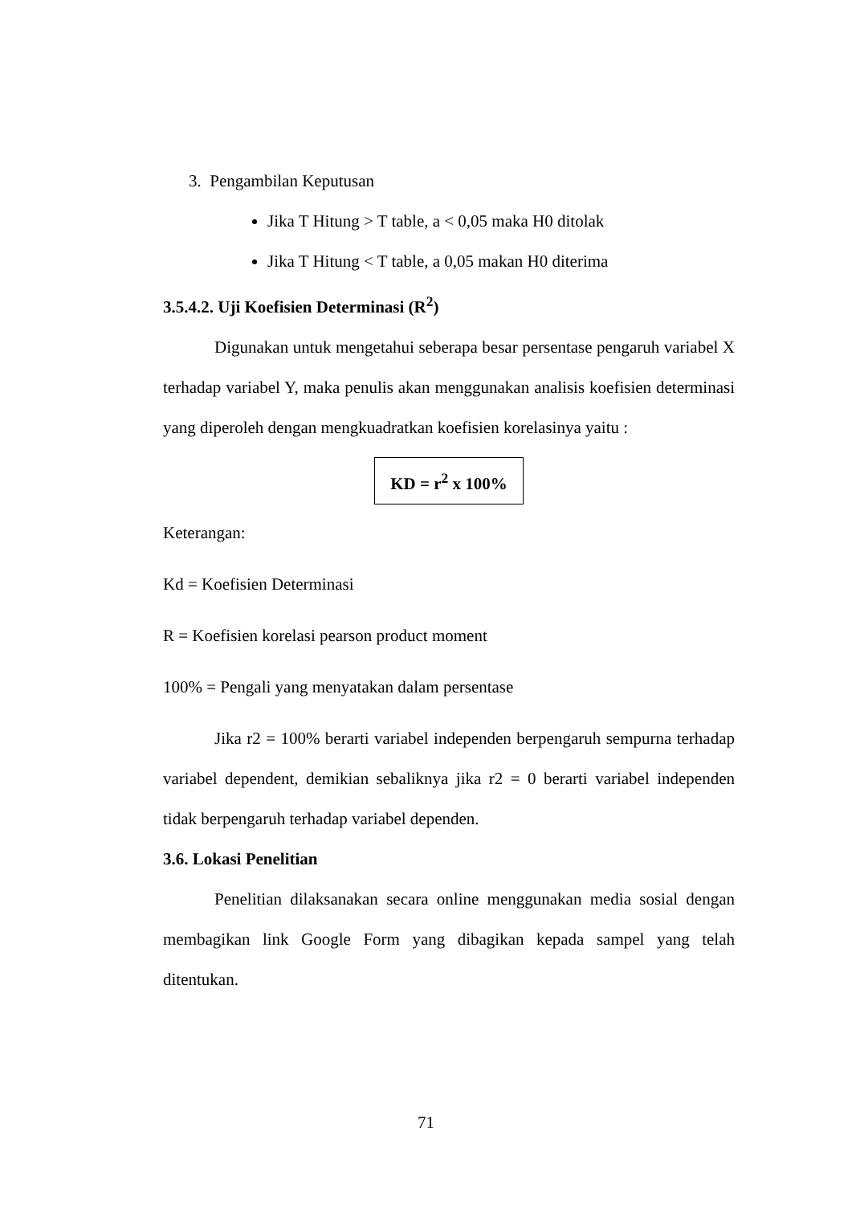3. Pengambilan Keputusan
Jika T Hitung > T table, a < 0,05 maka H0 ditolak
Jika T Hitung < T table, a 0,05 makan H0 diterima
3.5.4.2. Uji Koefisien Determinasi (R<sup>2</sup>)
Digunakan untuk mengetahui seberapa besar persentase pengaruh variabel X terhadap variabel Y, maka penulis akan menggunakan analisis koefisien determinasi yang diperoleh dengan mengkuadratkan koefisien korelasinya yaitu :
KD = r<sup>2</sup> x 100%
Keterangan:
Kd = Koefisien Determinasi
R = Koefisien korelasi pearson product moment
100% = Pengali yang menyatakan dalam persentase
Jika r2 = 100% berarti variabel independen berpengaruh sempurna terhadap variabel dependent, demikian sebaliknya jika r2 = 0 berarti variabel independen tidak berpengaruh terhadap variabel dependen.
3.6. Lokasi Penelitian
Penelitian dilaksanakan secara online menggunakan media sosial dengan membagikan link Google Form yang dibagikan kepada sampel yang telah ditentukan.
71